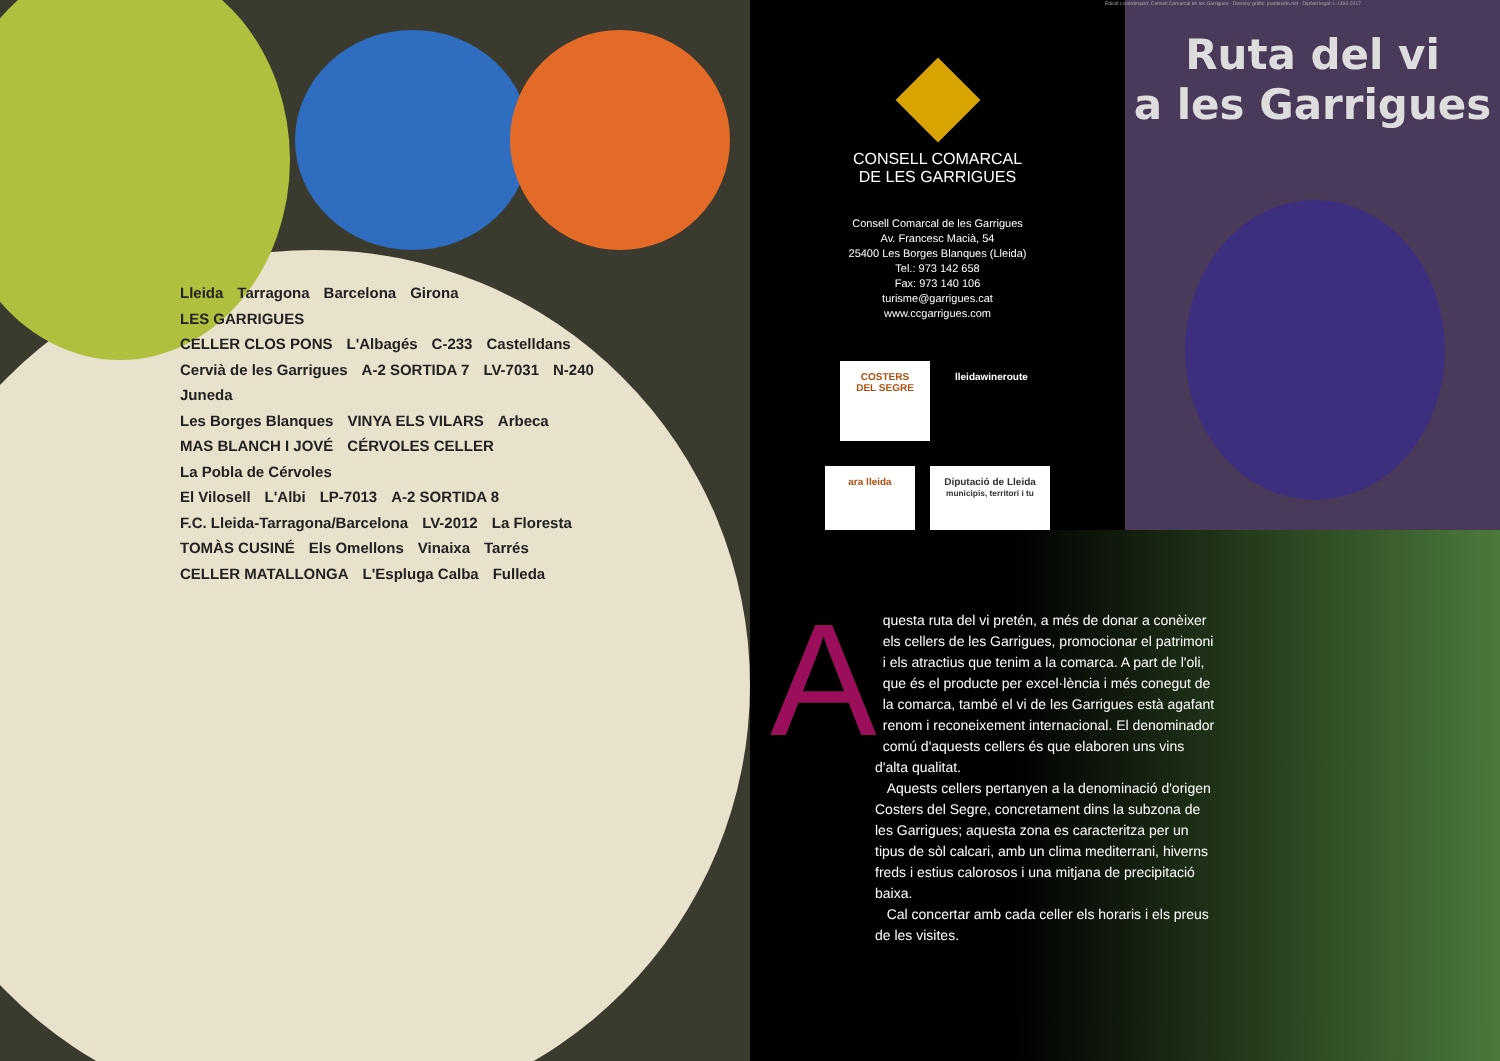Lleida Tarragona Barcelona Girona
LES GARRIGUES
CELLER CLOS PONS L'Albagés C-233 Castelldans
Cervià de les Garrigues A-2 SORTIDA 7 LV-7031 N-240 Juneda
Les Borges Blanques VINYA ELS VILARS Arbeca
MAS BLANCH I JOVÉ CÉRVOLES CELLER La Pobla de Cérvoles
El Vilosell L'Albi LP-7013 A-2 SORTIDA 8
F.C. Lleida-Tarragona/Barcelona LV-2012 La Floresta
TOMÀS CUSINÉ Els Omellons Vinaixa Tarrés
CELLER MATALLONGA L'Espluga Calba Fulleda
CONSELL COMARCAL
DE LES GARRIGUES
Consell Comarcal de les Garrigues
Av. Francesc Macià, 54
25400 Les Borges Blanques (Lleida)
Tel.: 973 142 658
Fax: 973 140 106
turisme@garrigues.cat
www.ccgarrigues.com
COSTERS DEL SEGRE
lleidawineroute
ara lleida Diputació de Lleida
municipis, territori i tu
Edició i coordinació: Consell Comarcal de les Garrigues · Disseny gràfic: joantexido.net · Dipòsit legal: L-1493-2017
Ruta del vi
a les Garrigues
Aquesta ruta del vi pretén, a més de donar a conèixer els cellers de les Garrigues, promocionar el patrimoni i els atractius que tenim a la comarca. A part de l'oli, que és el producte per excel·lència i més conegut de la comarca, també el vi de les Garrigues està agafant renom i reconeixement internacional. El denominador comú d'aquests cellers és que elaboren uns vins d'alta qualitat.
Aquests cellers pertanyen a la denominació d'origen Costers del Segre, concretament dins la subzona de les Garrigues; aquesta zona es caracteritza per un tipus de sòl calcari, amb un clima mediterrani, hiverns freds i estius calorosos i una mitjana de precipitació baixa.
Cal concertar amb cada celler els horaris i els preus de les visites.